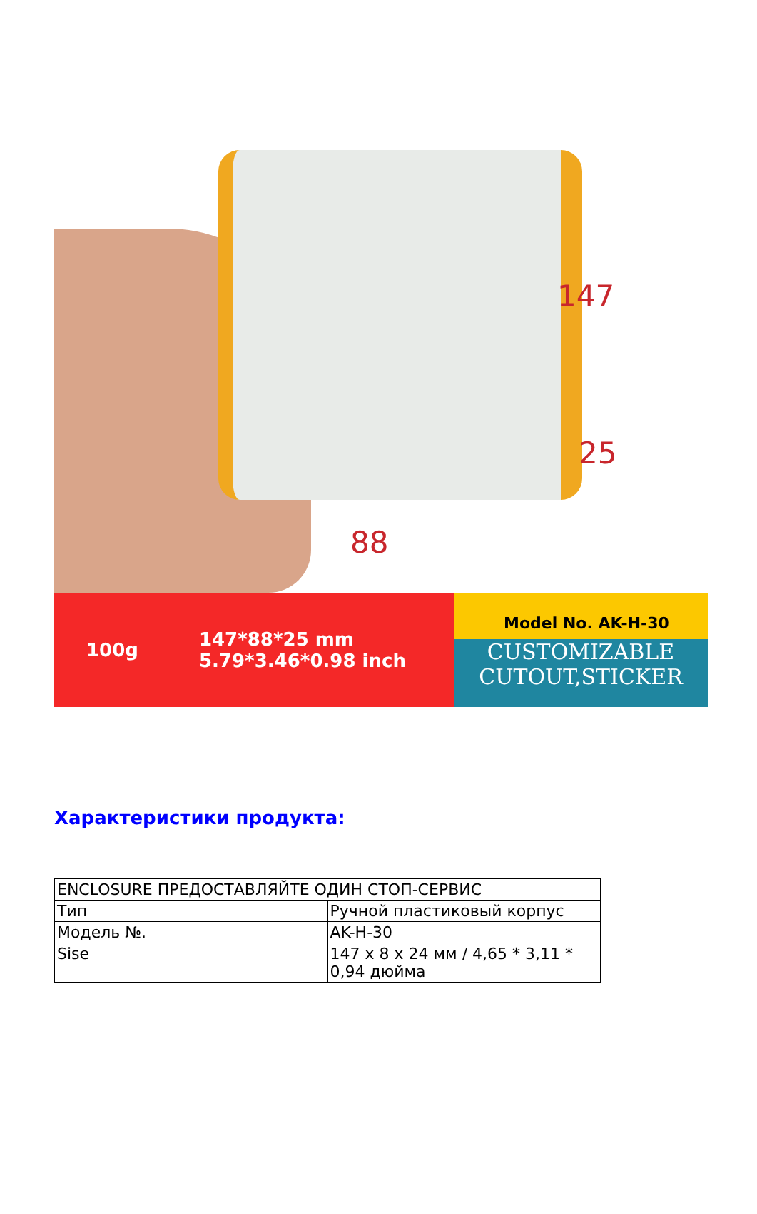147
25
88
100g 147*88*25 mm
5.79*3.46*0.98 inch
Model No. AK-H-30
CUSTOMIZABLE
CUTOUT,STICKER
Характеристики продукта:
| ENCLOSURE ПРЕДОСТАВЛЯЙТЕ ОДИН СТОП-СЕРВИС | |
| Тип | Ручной пластиковый корпус |
| Модель №. | AK-H-30 |
| Sise | 147 x 8 x 24 мм / 4,65 * 3,11 * 0,94 дюйма |